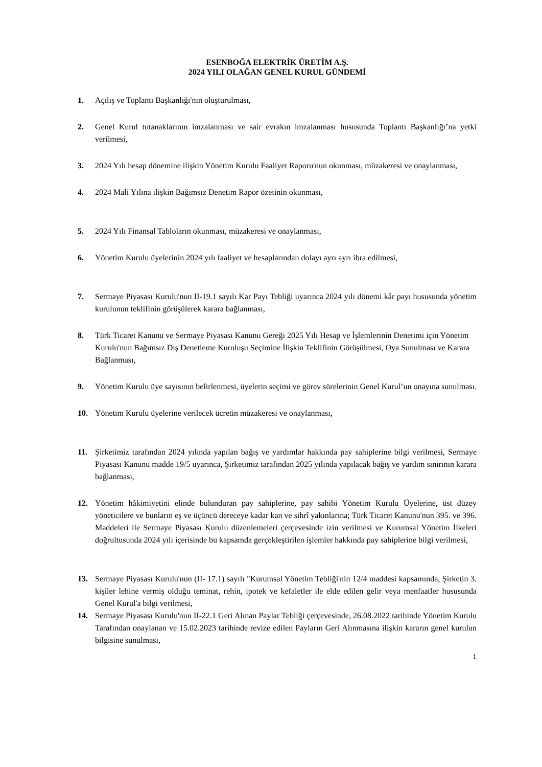ESENBOĞA ELEKTRİK ÜRETİM A.Ş.
2024 YILI OLAĞAN GENEL KURUL GÜNDEMİ
1. Açılış ve Toplantı Başkanlığı'nın oluşturulması,
2. Genel Kurul tutanaklarının imzalanması ve sair evrakın imzalanması hususunda Toplantı Başkanlığı’na yetki verilmesi,
3. 2024 Yılı hesap dönemine ilişkin Yönetim Kurulu Faaliyet Raporu'nun okunması, müzakeresi ve onaylanması,
4. 2024 Mali Yılına ilişkin Bağımsız Denetim Rapor özetinin okunması,
5. 2024 Yılı Finansal Tabloların okunması, müzakeresi ve onaylanması,
6. Yönetim Kurulu üyelerinin 2024 yılı faaliyet ve hesaplarından dolayı ayrı ayrı ibra edilmesi,
7. Sermaye Piyasası Kurulu'nun II-19.1 sayılı Kar Payı Tebliği uyarınca 2024 yılı dönemi kâr payı hususunda yönetim kurulunun teklifinin görüşülerek karara bağlanması,
8. Türk Ticaret Kanunu ve Sermaye Piyasası Kanunu Gereği 2025 Yılı Hesap ve İşlemlerinin Denetimi için Yönetim Kurulu'nun Bağımsız Dış Denetleme Kuruluşu Seçimine İlişkin Teklifinin Görüşülmesi, Oya Sunulması ve Karara Bağlanması,
9. Yönetim Kurulu üye sayısının belirlenmesi, üyelerin seçimi ve görev sürelerinin Genel Kurul’un onayına sunulması.
10. Yönetim Kurulu üyelerine verilecek ücretin müzakeresi ve onaylanması,
11. Şirketimiz tarafından 2024 yılında yapılan bağış ve yardımlar hakkında pay sahiplerine bilgi verilmesi, Sermaye Piyasası Kanunu madde 19/5 uyarınca, Şirketimiz tarafından 2025 yılında yapılacak bağış ve yardım sınırının karara bağlanması,
12. Yönetim hâkimiyetini elinde bulunduran pay sahiplerine, pay sahibi Yönetim Kurulu Üyelerine, üst düzey yöneticilere ve bunların eş ve üçüncü dereceye kadar kan ve sihrî yakınlarına; Türk Ticaret Kanunu'nun 395. ve 396. Maddeleri ile Sermaye Piyasası Kurulu düzenlemeleri çerçevesinde izin verilmesi ve Kurumsal Yönetim İlkeleri doğrultusunda 2024 yılı içerisinde bu kapsamda gerçekleştirilen işlemler hakkında pay sahiplerine bilgi verilmesi,
13. Sermaye Piyasası Kurulu'nun (II- 17.1) sayılı "Kurumsal Yönetim Tebliği'nin 12/4 maddesi kapsamında, Şirketin 3. kişiler lehine vermiş olduğu teminat, rehin, ipotek ve kefaletler ile elde edilen gelir veya menfaatler hususunda Genel Kurul'a bilgi verilmesi,
14. Sermaye Piyasası Kurulu'nun II-22.1 Geri Alınan Paylar Tebliği çerçevesinde, 26.08.2022 tarihinde Yönetim Kurulu Tarafından onaylanan ve 15.02.2023 tarihinde revize edilen Payların Geri Alınmasına ilişkin kararın genel kurulun bilgisine sunulması,
1